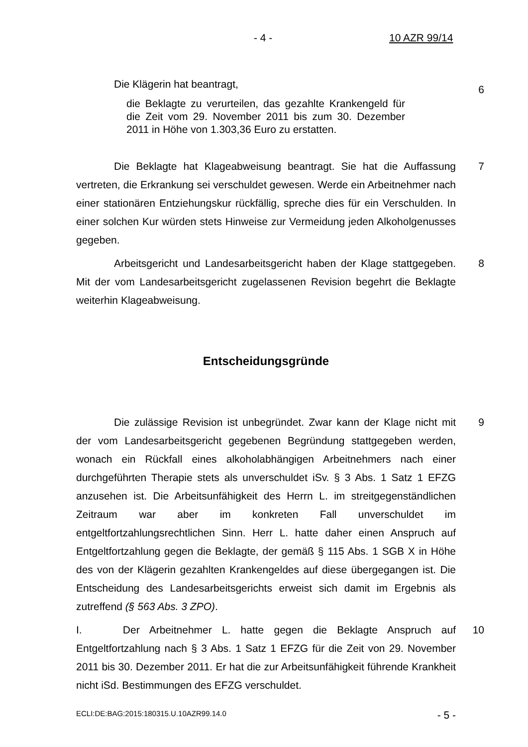- 4 - 10 AZR 99/14
Die Klägerin hat beantragt,
die Beklagte zu verurteilen, das gezahlte Krankengeld für die Zeit vom 29. November 2011 bis zum 30. Dezember 2011 in Höhe von 1.303,36 Euro zu erstatten.
6
Die Beklagte hat Klageabweisung beantragt. Sie hat die Auffassung vertreten, die Erkrankung sei verschuldet gewesen. Werde ein Arbeitnehmer nach einer stationären Entziehungskur rückfällig, spreche dies für ein Verschulden. In einer solchen Kur würden stets Hinweise zur Vermeidung jeden Alkoholgenusses gegeben.
7
Arbeitsgericht und Landesarbeitsgericht haben der Klage stattgegeben. Mit der vom Landesarbeitsgericht zugelassenen Revision begehrt die Beklagte weiterhin Klageabweisung.
8
Entscheidungsgründe
Die zulässige Revision ist unbegründet. Zwar kann der Klage nicht mit der vom Landesarbeitsgericht gegebenen Begründung stattgegeben werden, wonach ein Rückfall eines alkoholabhängigen Arbeitnehmers nach einer durchgeführten Therapie stets als unverschuldet iSv. § 3 Abs. 1 Satz 1 EFZG anzusehen ist. Die Arbeitsunfähigkeit des Herrn L. im streitgegenständlichen Zeitraum war aber im konkreten Fall unverschuldet im entgeltfortzahlungsrechtlichen Sinn. Herr L. hatte daher einen Anspruch auf Entgeltfortzahlung gegen die Beklagte, der gemäß § 115 Abs. 1 SGB X in Höhe des von der Klägerin gezahlten Krankengeldes auf diese übergegangen ist. Die Entscheidung des Landesarbeitsgerichts erweist sich damit im Ergebnis als zutreffend (§ 563 Abs. 3 ZPO).
9
I. Der Arbeitnehmer L. hatte gegen die Beklagte Anspruch auf Entgeltfortzahlung nach § 3 Abs. 1 Satz 1 EFZG für die Zeit von 29. November 2011 bis 30. Dezember 2011. Er hat die zur Arbeitsunfähigkeit führende Krankheit nicht iSd. Bestimmungen des EFZG verschuldet.
10
ECLI:DE:BAG:2015:180315.U.10AZR99.14.0 - 5 -